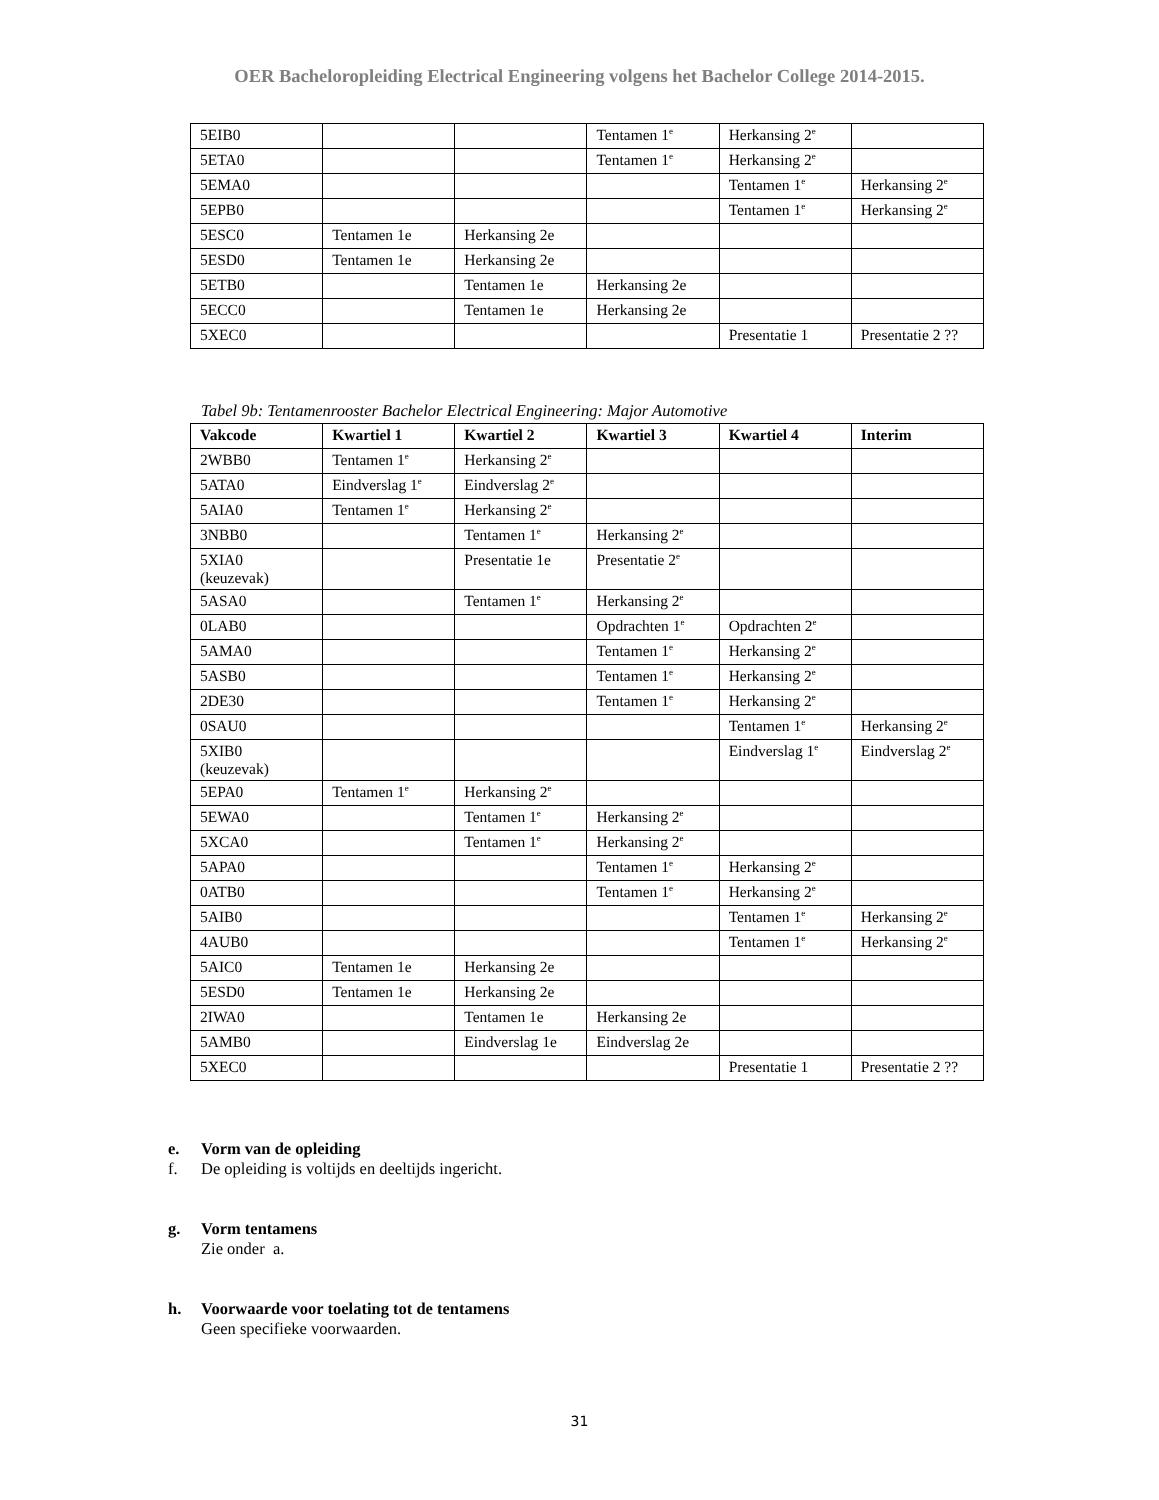OER Bacheloropleiding Electrical Engineering volgens het Bachelor College 2014-2015.
| 5EIB0 | | | Tentamen 1<sup>e</sup> | Herkansing 2<sup>e</sup> | |
| 5ETA0 | | | Tentamen 1<sup>e</sup> | Herkansing 2<sup>e</sup> | |
| 5EMA0 | | | | Tentamen 1<sup>e</sup> | Herkansing 2<sup>e</sup> |
| 5EPB0 | | | | Tentamen 1<sup>e</sup> | Herkansing 2<sup>e</sup> |
| 5ESC0 | Tentamen 1e | Herkansing 2e | | | |
| 5ESD0 | Tentamen 1e | Herkansing 2e | | | |
| 5ETB0 | | Tentamen 1e | Herkansing 2e | | |
| 5ECC0 | | Tentamen 1e | Herkansing 2e | | |
| 5XEC0 | | | | Presentatie 1 | Presentatie 2 ?? |
Tabel 9b: Tentamenrooster Bachelor Electrical Engineering: Major Automotive
| Vakcode | Kwartiel 1 | Kwartiel 2 | Kwartiel 3 | Kwartiel 4 | Interim |
| --- | --- | --- | --- | --- | --- |
| 2WBB0 | Tentamen 1<sup>e</sup> | Herkansing 2<sup>e</sup> | | | |
| 5ATA0 | Eindverslag 1<sup>e</sup> | Eindverslag 2<sup>e</sup> | | | |
| 5AIA0 | Tentamen 1<sup>e</sup> | Herkansing 2<sup>e</sup> | | | |
| 3NBB0 | | Tentamen 1<sup>e</sup> | Herkansing 2<sup>e</sup> | | |
| 5XIA0 (keuzevak) | | Presentatie 1e | Presentatie 2<sup>e</sup> | | |
| 5ASA0 | | Tentamen 1<sup>e</sup> | Herkansing 2<sup>e</sup> | | |
| 0LAB0 | | | Opdrachten 1<sup>e</sup> | Opdrachten 2<sup>e</sup> | |
| 5AMA0 | | | Tentamen 1<sup>e</sup> | Herkansing 2<sup>e</sup> | |
| 5ASB0 | | | Tentamen 1<sup>e</sup> | Herkansing 2<sup>e</sup> | |
| 2DE30 | | | Tentamen 1<sup>e</sup> | Herkansing 2<sup>e</sup> | |
| 0SAU0 | | | | Tentamen 1<sup>e</sup> | Herkansing 2<sup>e</sup> |
| 5XIB0 (keuzevak) | | | | Eindverslag 1<sup>e</sup> | Eindverslag 2<sup>e</sup> |
| 5EPA0 | Tentamen 1<sup>e</sup> | Herkansing 2<sup>e</sup> | | | |
| 5EWA0 | | Tentamen 1<sup>e</sup> | Herkansing 2<sup>e</sup> | | |
| 5XCA0 | | Tentamen 1<sup>e</sup> | Herkansing 2<sup>e</sup> | | |
| 5APA0 | | | Tentamen 1<sup>e</sup> | Herkansing 2<sup>e</sup> | |
| 0ATB0 | | | Tentamen 1<sup>e</sup> | Herkansing 2<sup>e</sup> | |
| 5AIB0 | | | | Tentamen 1<sup>e</sup> | Herkansing 2<sup>e</sup> |
| 4AUB0 | | | | Tentamen 1<sup>e</sup> | Herkansing 2<sup>e</sup> |
| 5AIC0 | Tentamen 1e | Herkansing 2e | | | |
| 5ESD0 | Tentamen 1e | Herkansing 2e | | | |
| 2IWA0 | | Tentamen 1e | Herkansing 2e | | |
| 5AMB0 | | Eindverslag 1e | Eindverslag 2e | | |
| 5XEC0 | | | | Presentatie 1 | Presentatie 2 ?? |
e. Vorm van de opleiding
f. De opleiding is voltijds en deeltijds ingericht.
g. Vorm tentamens
Zie onder a.
h. Voorwaarde voor toelating tot de tentamens
Geen specifieke voorwaarden.
31